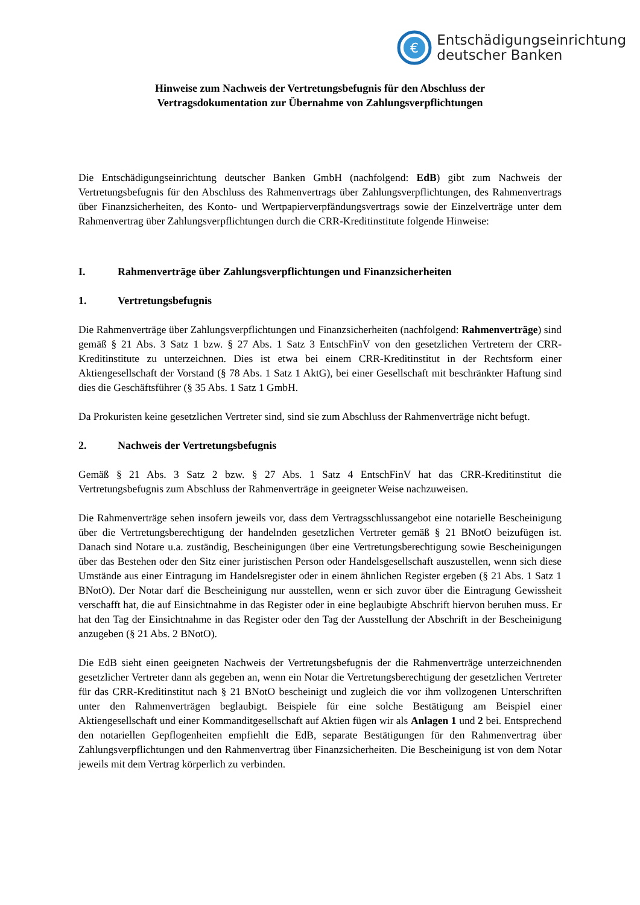€
Entschädigungseinrichtung
deutscher Banken
Hinweise zum Nachweis der Vertretungsbefugnis für den Abschluss der
Vertragsdokumentation zur Übernahme von Zahlungsverpflichtungen
Die Entschädigungseinrichtung deutscher Banken GmbH (nachfolgend: EdB) gibt zum Nachweis der Vertretungsbefugnis für den Abschluss des Rahmenvertrags über Zahlungsverpflichtungen, des Rahmenvertrags über Finanzsicherheiten, des Konto- und Wertpapierverpfändungsvertrags sowie der Einzelverträge unter dem Rahmenvertrag über Zahlungsverpflichtungen durch die CRR-Kreditinstitute folgende Hinweise:
I. Rahmenverträge über Zahlungsverpflichtungen und Finanzsicherheiten
1. Vertretungsbefugnis
Die Rahmenverträge über Zahlungsverpflichtungen und Finanzsicherheiten (nachfolgend: Rahmenverträge) sind gemäß § 21 Abs. 3 Satz 1 bzw. § 27 Abs. 1 Satz 3 EntschFinV von den gesetzlichen Vertretern der CRR-Kreditinstitute zu unterzeichnen. Dies ist etwa bei einem CRR-Kreditinstitut in der Rechtsform einer Aktiengesellschaft der Vorstand (§ 78 Abs. 1 Satz 1 AktG), bei einer Gesellschaft mit beschränkter Haftung sind dies die Geschäftsführer (§ 35 Abs. 1 Satz 1 GmbH.
Da Prokuristen keine gesetzlichen Vertreter sind, sind sie zum Abschluss der Rahmenverträge nicht befugt.
2. Nachweis der Vertretungsbefugnis
Gemäß § 21 Abs. 3 Satz 2 bzw. § 27 Abs. 1 Satz 4 EntschFinV hat das CRR-Kreditinstitut die Vertretungsbefugnis zum Abschluss der Rahmenverträge in geeigneter Weise nachzuweisen.
Die Rahmenverträge sehen insofern jeweils vor, dass dem Vertragsschlussangebot eine notarielle Bescheinigung über die Vertretungsberechtigung der handelnden gesetzlichen Vertreter gemäß § 21 BNotO beizufügen ist. Danach sind Notare u.a. zuständig, Bescheinigungen über eine Vertretungsberechtigung sowie Bescheinigungen über das Bestehen oder den Sitz einer juristischen Person oder Handelsgesellschaft auszustellen, wenn sich diese Umstände aus einer Eintragung im Handelsregister oder in einem ähnlichen Register ergeben (§ 21 Abs. 1 Satz 1 BNotO). Der Notar darf die Bescheinigung nur ausstellen, wenn er sich zuvor über die Eintragung Gewissheit verschafft hat, die auf Einsichtnahme in das Register oder in eine beglaubigte Abschrift hiervon beruhen muss. Er hat den Tag der Einsichtnahme in das Register oder den Tag der Ausstellung der Abschrift in der Bescheinigung anzugeben (§ 21 Abs. 2 BNotO).
Die EdB sieht einen geeigneten Nachweis der Vertretungsbefugnis der die Rahmenverträge unterzeichnenden gesetzlicher Vertreter dann als gegeben an, wenn ein Notar die Vertretungsberechtigung der gesetzlichen Vertreter für das CRR-Kreditinstitut nach § 21 BNotO bescheinigt und zugleich die vor ihm vollzogenen Unterschriften unter den Rahmenverträgen beglaubigt. Beispiele für eine solche Bestätigung am Beispiel einer Aktiengesellschaft und einer Kommanditgesellschaft auf Aktien fügen wir als Anlagen 1 und 2 bei. Entsprechend den notariellen Gepflogenheiten empfiehlt die EdB, separate Bestätigungen für den Rahmenvertrag über Zahlungsverpflichtungen und den Rahmenvertrag über Finanzsicherheiten. Die Bescheinigung ist von dem Notar jeweils mit dem Vertrag körperlich zu verbinden.